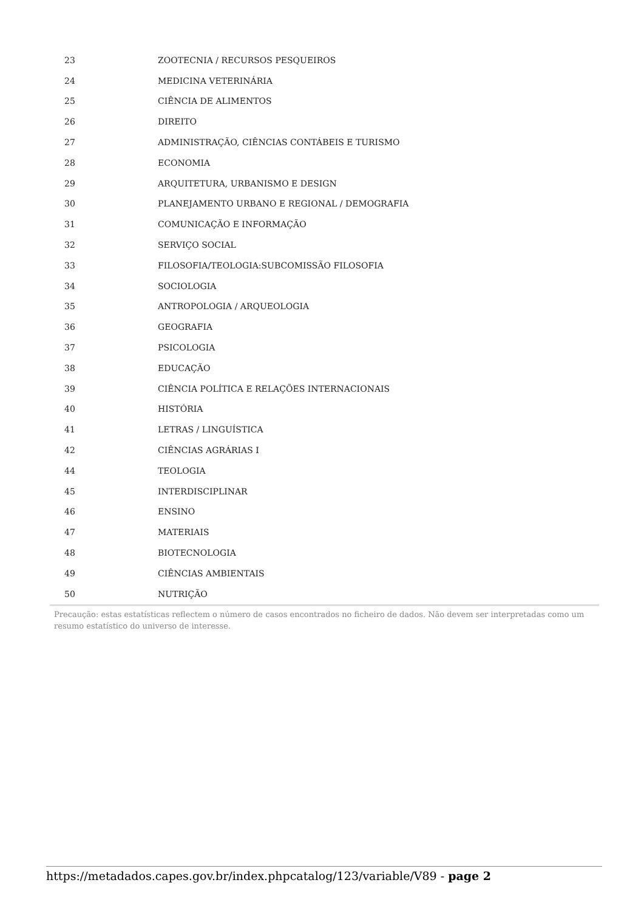| 23 | ZOOTECNIA / RECURSOS PESQUEIROS |
| 24 | MEDICINA VETERINÁRIA |
| 25 | CIÊNCIA DE ALIMENTOS |
| 26 | DIREITO |
| 27 | ADMINISTRAÇÃO, CIÊNCIAS CONTÁBEIS E TURISMO |
| 28 | ECONOMIA |
| 29 | ARQUITETURA, URBANISMO E DESIGN |
| 30 | PLANEJAMENTO URBANO E REGIONAL / DEMOGRAFIA |
| 31 | COMUNICAÇÃO E INFORMAÇÃO |
| 32 | SERVIÇO SOCIAL |
| 33 | FILOSOFIA/TEOLOGIA:SUBCOMISSÃO FILOSOFIA |
| 34 | SOCIOLOGIA |
| 35 | ANTROPOLOGIA / ARQUEOLOGIA |
| 36 | GEOGRAFIA |
| 37 | PSICOLOGIA |
| 38 | EDUCAÇÃO |
| 39 | CIÊNCIA POLÍTICA E RELAÇÕES INTERNACIONAIS |
| 40 | HISTÓRIA |
| 41 | LETRAS / LINGUÍSTICA |
| 42 | CIÊNCIAS AGRÁRIAS I |
| 44 | TEOLOGIA |
| 45 | INTERDISCIPLINAR |
| 46 | ENSINO |
| 47 | MATERIAIS |
| 48 | BIOTECNOLOGIA |
| 49 | CIÊNCIAS AMBIENTAIS |
| 50 | NUTRIÇÃO |
Precaução: estas estatísticas reflectem o número de casos encontrados no ficheiro de dados. Não devem ser interpretadas como um resumo estatístico do universo de interesse.
https://metadados.capes.gov.br/index.phpcatalog/123/variable/V89 - page 2